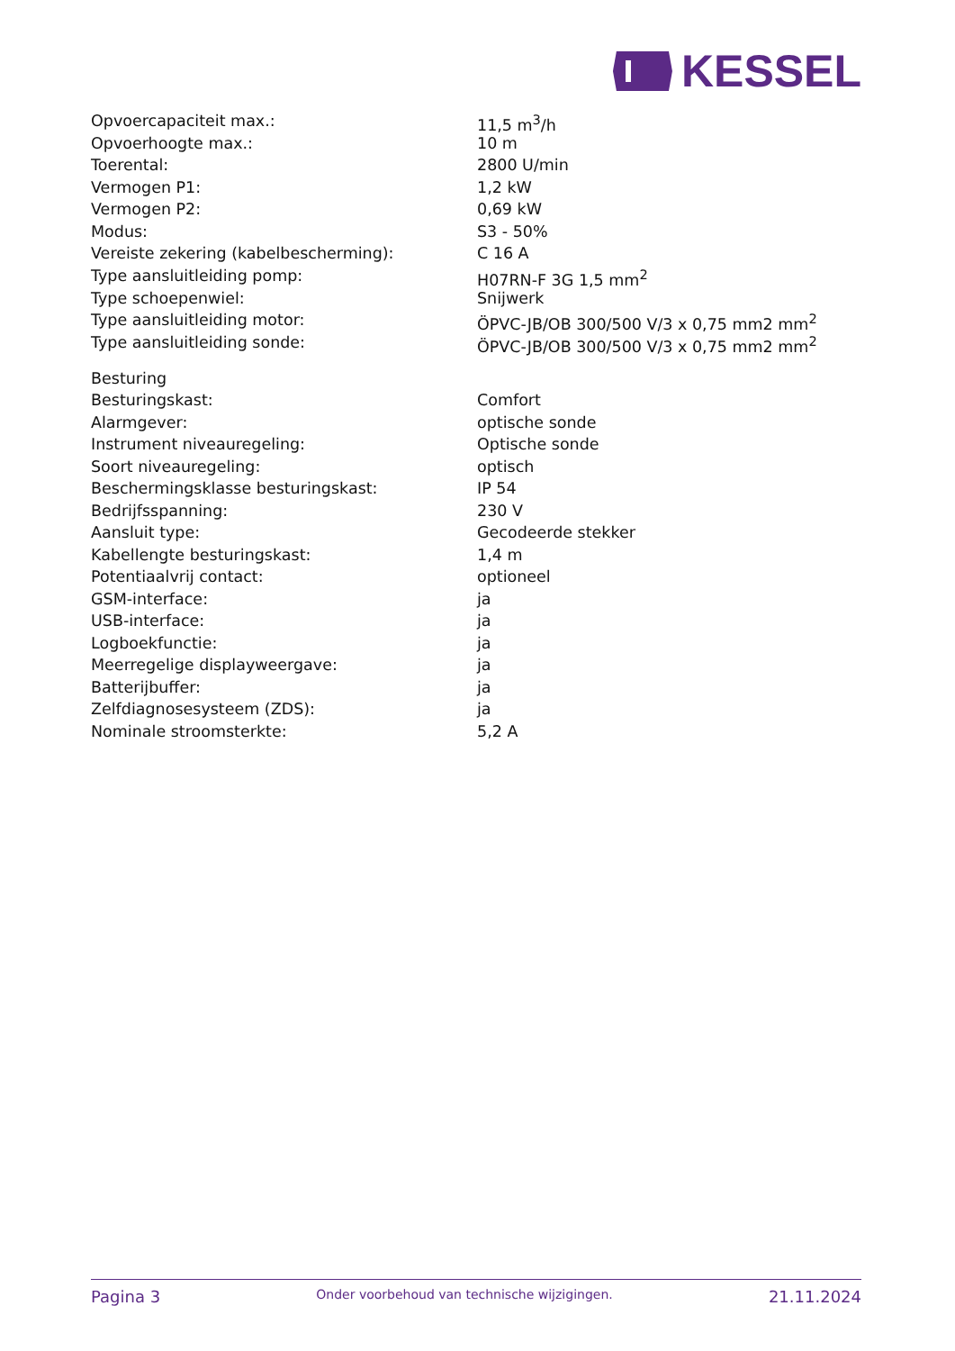KESSEL
| Opvoercapaciteit max.: | 11,5 m<sup>3</sup>/h |
| Opvoerhoogte max.: | 10 m |
| Toerental: | 2800 U/min |
| Vermogen P1: | 1,2 kW |
| Vermogen P2: | 0,69 kW |
| Modus: | S3 - 50% |
| Vereiste zekering (kabelbescherming): | C 16 A |
| Type aansluitleiding pomp: | H07RN-F 3G 1,5 mm<sup>2</sup> |
| Type schoepenwiel: | Snijwerk |
| Type aansluitleiding motor: | ÖPVC-JB/OB 300/500 V/3 x 0,75 mm2 mm<sup>2</sup> |
| Type aansluitleiding sonde: | ÖPVC-JB/OB 300/500 V/3 x 0,75 mm2 mm<sup>2</sup> |
| Besturing | |
| Besturingskast: | Comfort |
| Alarmgever: | optische sonde |
| Instrument niveauregeling: | Optische sonde |
| Soort niveauregeling: | optisch |
| Beschermingsklasse besturingskast: | IP 54 |
| Bedrijfsspanning: | 230 V |
| Aansluit type: | Gecodeerde stekker |
| Kabellengte besturingskast: | 1,4 m |
| Potentiaalvrij contact: | optioneel |
| GSM-interface: | ja |
| USB-interface: | ja |
| Logboekfunctie: | ja |
| Meerregelige displayweergave: | ja |
| Batterijbuffer: | ja |
| Zelfdiagnosesysteem (ZDS): | ja |
| Nominale stroomsterkte: | 5,2 A |
Pagina 3 Onder voorbehoud van technische wijzigingen. 21.11.2024